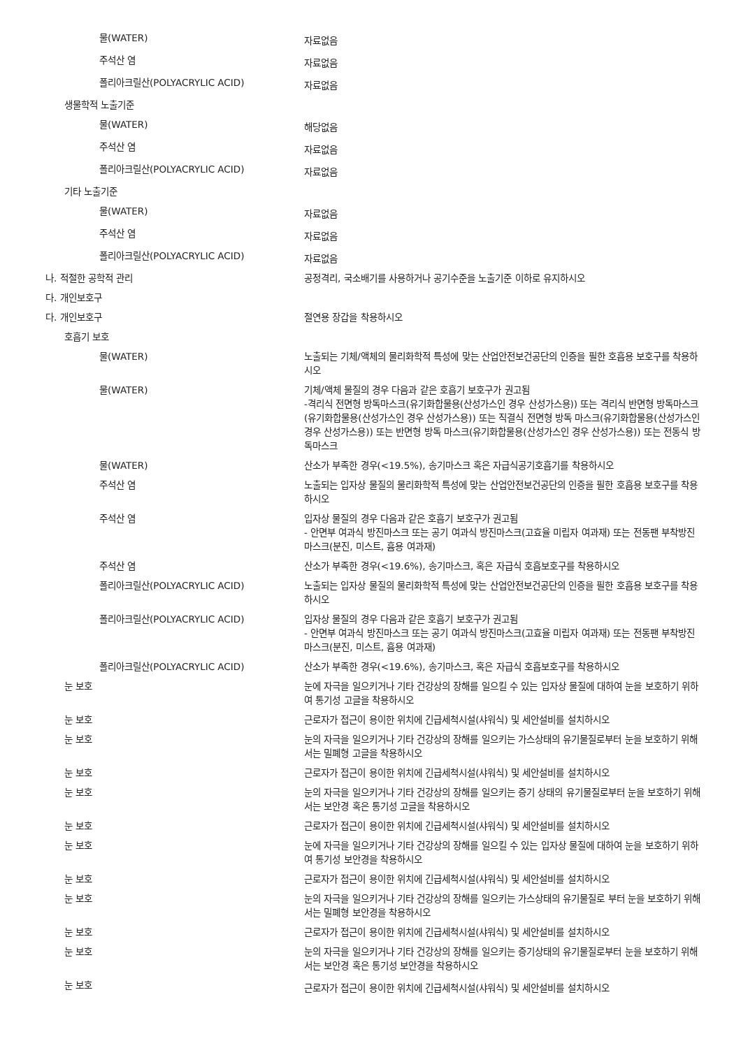물(WATER)
자료없음
주석산 염
자료없음
폴리아크릴산(POLYACRYLIC ACID)
자료없음
생물학적 노출기준
물(WATER)
해당없음
주석산 염
자료없음
폴리아크릴산(POLYACRYLIC ACID)
자료없음
기타 노출기준
물(WATER)
자료없음
주석산 염
자료없음
폴리아크릴산(POLYACRYLIC ACID)
자료없음
나. 적절한 공학적 관리 공정격리, 국소배기를 사용하거나 공기수준을 노출기준 이하로 유지하시오
다. 개인보호구
다. 개인보호구 절연용 장갑을 착용하시오
호흡기 보호
물(WATER) 노출되는 기체/액체의 물리화학적 특성에 맞는 산업안전보건공단의 인증을 필한 호흡용 보호구를 착용하시오
물(WATER) 기체/액체 물질의 경우 다음과 같은 호흡기 보호구가 권고됨
-격리식 전면형 방독마스크(유기화합물용(산성가스인 경우 산성가스용)) 또는 격리식 반면형 방독마스크(유기화합물용(산성가스인 경우 산성가스용)) 또는 직결식 전면형 방독 마스크(유기화합물용(산성가스인 경우 산성가스용)) 또는 반면형 방독 마스크(유기화합물용(산성가스인 경우 산성가스용)) 또는 전동식 방독마스크
물(WATER) 산소가 부족한 경우(<19.5%), 송기마스크 혹은 자급식공기호흡기를 착용하시오
주석산 염 노출되는 입자상 물질의 물리화학적 특성에 맞는 산업안전보건공단의 인증을 필한 호흡용 보호구를 착용하시오
주석산 염 입자상 물질의 경우 다음과 같은 호흡기 보호구가 권고됨
- 안면부 여과식 방진마스크 또는 공기 여과식 방진마스크(고효율 미립자 여과재) 또는 전동팬 부착방진 마스크(분진, 미스트, 흄용 여과재)
주석산 염 산소가 부족한 경우(<19.6%), 송기마스크, 혹은 자급식 호흡보호구를 착용하시오
폴리아크릴산(POLYACRYLIC ACID) 노출되는 입자상 물질의 물리화학적 특성에 맞는 산업안전보건공단의 인증을 필한 호흡용 보호구를 착용하시오
폴리아크릴산(POLYACRYLIC ACID) 입자상 물질의 경우 다음과 같은 호흡기 보호구가 권고됨
- 안면부 여과식 방진마스크 또는 공기 여과식 방진마스크(고효율 미립자 여과재) 또는 전동팬 부착방진 마스크(분진, 미스트, 흄용 여과재)
폴리아크릴산(POLYACRYLIC ACID) 산소가 부족한 경우(<19.6%), 송기마스크, 혹은 자급식 호흡보호구를 착용하시오
눈 보호 눈에 자극을 일으키거나 기타 건강상의 장해를 일으킬 수 있는 입자상 물질에 대하여 눈을 보호하기 위하여 통기성 고글을 착용하시오
눈 보호 근로자가 접근이 용이한 위치에 긴급세척시설(샤워식) 및 세안설비를 설치하시오
눈 보호 눈의 자극을 일으키거나 기타 건강상의 장해를 일으키는 가스상태의 유기물질로부터 눈을 보호하기 위해서는 밀폐형 고글을 착용하시오
눈 보호 근로자가 접근이 용이한 위치에 긴급세척시설(샤워식) 및 세안설비를 설치하시오
눈 보호 눈의 자극을 일으키거나 기타 건강상의 장해를 일으키는 증기 상태의 유기물질로부터 눈을 보호하기 위해서는 보안경 혹은 통기성 고글을 착용하시오
눈 보호 근로자가 접근이 용이한 위치에 긴급세척시설(샤워식) 및 세안설비를 설치하시오
눈 보호 눈에 자극을 일으키거나 기타 건강상의 장해를 일으킬 수 있는 입자상 물질에 대하여 눈을 보호하기 위하여 통기성 보안경을 착용하시오
눈 보호 근로자가 접근이 용이한 위치에 긴급세척시설(샤워식) 및 세안설비를 설치하시오
눈 보호 눈의 자극을 일으키거나 기타 건강상의 장해를 일으키는 가스상태의 유기물질로 부터 눈을 보호하기 위해서는 밀폐형 보안경을 착용하시오
눈 보호 근로자가 접근이 용이한 위치에 긴급세척시설(샤워식) 및 세안설비를 설치하시오
눈 보호 눈의 자극을 일으키거나 기타 건강상의 장해를 일으키는 증기상태의 유기물질로부터 눈을 보호하기 위해서는 보안경 혹은 통기성 보안경을 착용하시오
눈 보호
근로자가 접근이 용이한 위치에 긴급세척시설(샤워식) 및 세안설비를 설치하시오